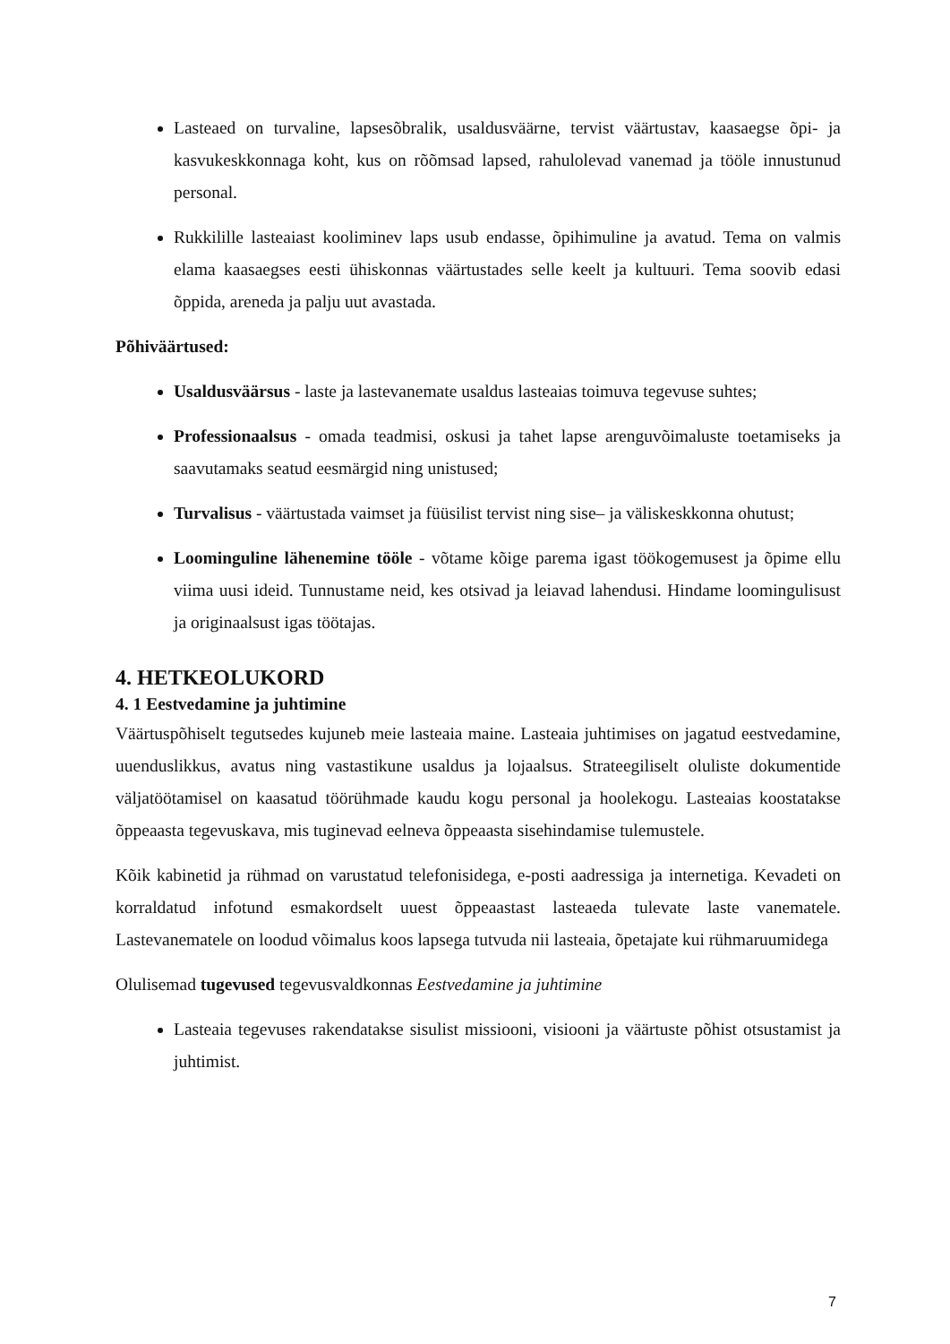Lasteaed on turvaline, lapsesõbralik, usaldusväärne, tervist väärtustav, kaasaegse õpi- ja kasvukeskkonnaga koht, kus on rõõmsad lapsed, rahulolevad vanemad ja tööle innustunud personal.
Rukkilille lasteaiast kooliminev laps usub endasse, õpihimuline ja avatud. Tema on valmis elama kaasaegses eesti ühiskonnas väärtustades selle keelt ja kultuuri. Tema soovib edasi õppida, areneda ja palju uut avastada.
Põhiväärtused:
Usaldusväärsus - laste ja lastevanemate usaldus lasteaias toimuva tegevuse suhtes;
Professionaalsus - omada teadmisi, oskusi ja tahet lapse arenguvõimaluste toetamiseks ja saavutamaks seatud eesmärgid ning unistused;
Turvalisus - väärtustada vaimset ja füüsilist tervist ning sise– ja väliskeskkonna ohutust;
Loominguline lähenemine tööle - võtame kõige parema igast töökogemusest ja õpime ellu viima uusi ideid. Tunnustame neid, kes otsivad ja leiavad lahendusi. Hindame loomingulisust ja originaalsust igas töötajas.
4. HETKEOLUKORD
4. 1 Eestvedamine ja juhtimine
Väärtuspõhiselt tegutsedes kujuneb meie lasteaia maine. Lasteaia juhtimises on jagatud eestvedamine, uuenduslikkus, avatus ning vastastikune usaldus ja lojaalsus. Strateegiliselt oluliste dokumentide väljatöötamisel on kaasatud töörühmade kaudu kogu personal ja hoolekogu. Lasteaias koostatakse õppeaasta tegevuskava, mis tuginevad eelneva õppeaasta sisehindamise tulemustele.
Kõik kabinetid ja rühmad on varustatud telefonisidega, e-posti aadressiga ja internetiga. Kevadeti on korraldatud infotund esmakordselt uuest õppeaastast lasteaeda tulevate laste vanematele. Lastevanematele on loodud võimalus koos lapsega tutvuda nii lasteaia, õpetajate kui rühmaruumidega
Olulisemad tugevused tegevusvaldkonnas Eestvedamine ja juhtimine
Lasteaia tegevuses rakendatakse sisulist missiooni, visiooni ja väärtuste põhist otsustamist ja juhtimist.
7